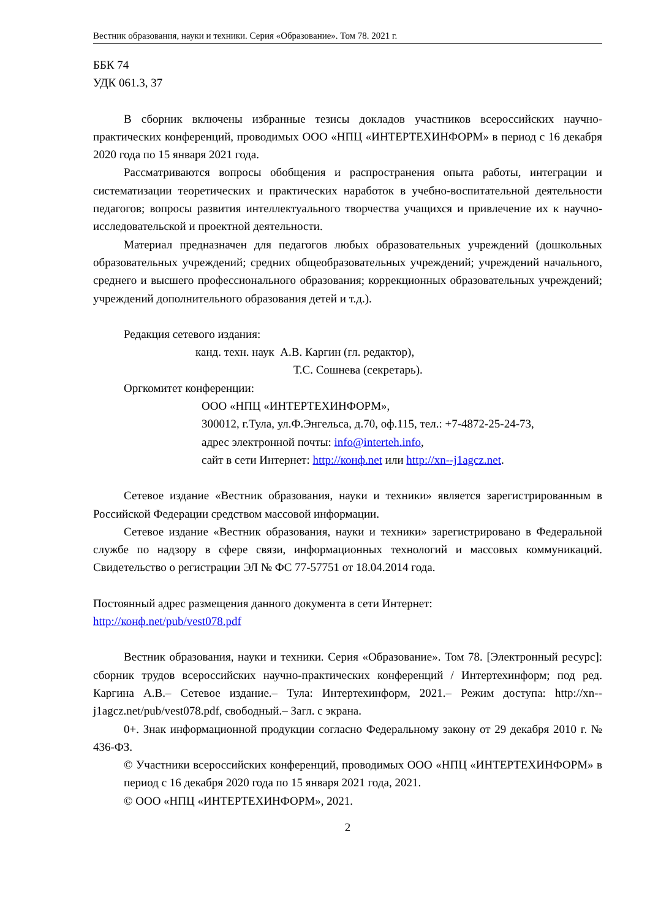Вестник образования, науки и техники. Серия «Образование». Том 78. 2021 г.
ББК 74
УДК 061.3, 37
В сборник включены избранные тезисы докладов участников всероссийских научно-практических конференций, проводимых ООО «НПЦ «ИНТЕРТЕХИНФОРМ» в период с 16 декабря 2020 года по 15 января 2021 года.
Рассматриваются вопросы обобщения и распространения опыта работы, интеграции и систематизации теоретических и практических наработок в учебно-воспитательной деятельности педагогов; вопросы развития интеллектуального творчества учащихся и привлечение их к научно-исследовательской и проектной деятельности.
Материал предназначен для педагогов любых образовательных учреждений (дошкольных образовательных учреждений; средних общеобразовательных учреждений; учреждений начального, среднего и высшего профессионального образования; коррекционных образовательных учреждений; учреждений дополнительного образования детей и т.д.).
Редакция сетевого издания:
канд. техн. наук А.В. Каргин (гл. редактор),
Т.С. Сошнева (секретарь).
Оргкомитет конференции:
ООО «НПЦ «ИНТЕРТЕХИНФОРМ»,
300012, г.Тула, ул.Ф.Энгельса, д.70, оф.115, тел.: +7-4872-25-24-73,
адрес электронной почты: info@interteh.info,
сайт в сети Интернет: http://конф.net или http://xn--j1agcz.net.
Сетевое издание «Вестник образования, науки и техники» является зарегистрированным в Российской Федерации средством массовой информации.
Сетевое издание «Вестник образования, науки и техники» зарегистрировано в Федеральной службе по надзору в сфере связи, информационных технологий и массовых коммуникаций. Свидетельство о регистрации ЭЛ № ФС 77-57751 от 18.04.2014 года.
Постоянный адрес размещения данного документа в сети Интернет:
http://конф.net/pub/vest078.pdf
Вестник образования, науки и техники. Серия «Образование». Том 78. [Электронный ресурс]: сборник трудов всероссийских научно-практических конференций / Интертехинформ; под ред. Каргина А.В.– Сетевое издание.– Тула: Интертехинформ, 2021.– Режим доступа: http://xn--j1agcz.net/pub/vest078.pdf, свободный.– Загл. с экрана.
0+. Знак информационной продукции согласно Федеральному закону от 29 декабря 2010 г. № 436-ФЗ.
© Участники всероссийских конференций, проводимых ООО «НПЦ «ИНТЕРТЕХИНФОРМ» в период с 16 декабря 2020 года по 15 января 2021 года, 2021.
© ООО «НПЦ «ИНТЕРТЕХИНФОРМ», 2021.
2